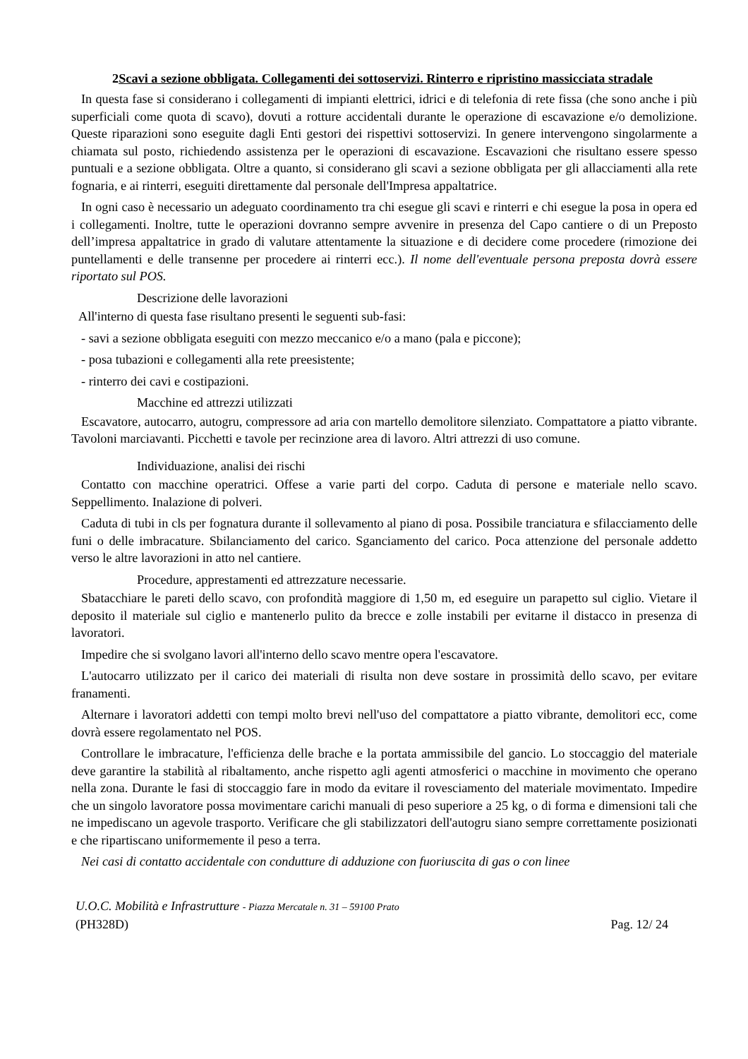2Scavi a sezione obbligata. Collegamenti dei sottoservizi. Rinterro e ripristino massicciata stradale
In questa fase si considerano i collegamenti di impianti elettrici, idrici e di telefonia di rete fissa (che sono anche i più superficiali come quota di scavo), dovuti a rotture accidentali durante le operazione di escavazione e/o demolizione. Queste riparazioni sono eseguite dagli Enti gestori dei rispettivi sottoservizi. In genere intervengono singolarmente a chiamata sul posto, richiedendo assistenza per le operazioni di escavazione. Escavazioni che risultano essere spesso puntuali e a sezione obbligata. Oltre a quanto, si considerano gli scavi a sezione obbligata per gli allacciamenti alla rete fognaria, e ai rinterri, eseguiti direttamente dal personale dell'Impresa appaltatrice.
In ogni caso è necessario un adeguato coordinamento tra chi esegue gli scavi e rinterri e chi esegue la posa in opera ed i collegamenti. Inoltre, tutte le operazioni dovranno sempre avvenire in presenza del Capo cantiere o di un Preposto dell’impresa appaltatrice in grado di valutare attentamente la situazione e di decidere come procedere (rimozione dei puntellamenti e delle transenne per procedere ai rinterri ecc.). Il nome dell'eventuale persona preposta dovrà essere riportato sul POS.
Descrizione delle lavorazioni
All'interno di questa fase risultano presenti le seguenti sub-fasi:
- savi a sezione obbligata eseguiti con mezzo meccanico e/o a mano (pala e piccone);
- posa tubazioni e collegamenti alla rete preesistente;
- rinterro dei cavi e costipazioni.
Macchine ed attrezzi utilizzati
Escavatore, autocarro, autogru, compressore ad aria con martello demolitore silenziato. Compattatore a piatto vibrante. Tavoloni marciavanti. Picchetti e tavole per recinzione area di lavoro. Altri attrezzi di uso comune.
Individuazione, analisi dei rischi
Contatto con macchine operatrici. Offese a varie parti del corpo. Caduta di persone e materiale nello scavo. Seppellimento. Inalazione di polveri.
Caduta di tubi in cls per fognatura durante il sollevamento al piano di posa. Possibile tranciatura e sfilacciamento delle funi o delle imbracature. Sbilanciamento del carico. Sganciamento del carico. Poca attenzione del personale addetto verso le altre lavorazioni in atto nel cantiere.
Procedure, apprestamenti ed attrezzature necessarie.
Sbatacchiare le pareti dello scavo, con profondità maggiore di 1,50 m, ed eseguire un parapetto sul ciglio. Vietare il deposito il materiale sul ciglio e mantenerlo pulito da brecce e zolle instabili per evitarne il distacco in presenza di lavoratori.
Impedire che si svolgano lavori all'interno dello scavo mentre opera l'escavatore.
L'autocarro utilizzato per il carico dei materiali di risulta non deve sostare in prossimità dello scavo, per evitare franamenti.
Alternare i lavoratori addetti con tempi molto brevi nell'uso del compattatore a piatto vibrante, demolitori ecc, come dovrà essere regolamentato nel POS.
Controllare le imbracature, l'efficienza delle brache e la portata ammissibile del gancio. Lo stoccaggio del materiale deve garantire la stabilità al ribaltamento, anche rispetto agli agenti atmosferici o macchine in movimento che operano nella zona. Durante le fasi di stoccaggio fare in modo da evitare il rovesciamento del materiale movimentato. Impedire che un singolo lavoratore possa movimentare carichi manuali di peso superiore a 25 kg, o di forma e dimensioni tali che ne impediscano un agevole trasporto. Verificare che gli stabilizzatori dell'autogru siano sempre correttamente posizionati e che ripartiscano uniformemente il peso a terra.
Nei casi di contatto accidentale con condutture di adduzione con fuoriuscita di gas o con linee
U.O.C. Mobilità e Infrastrutture - Piazza Mercatale n. 31 – 59100 Prato
(PH328D) Pag. 12/ 24